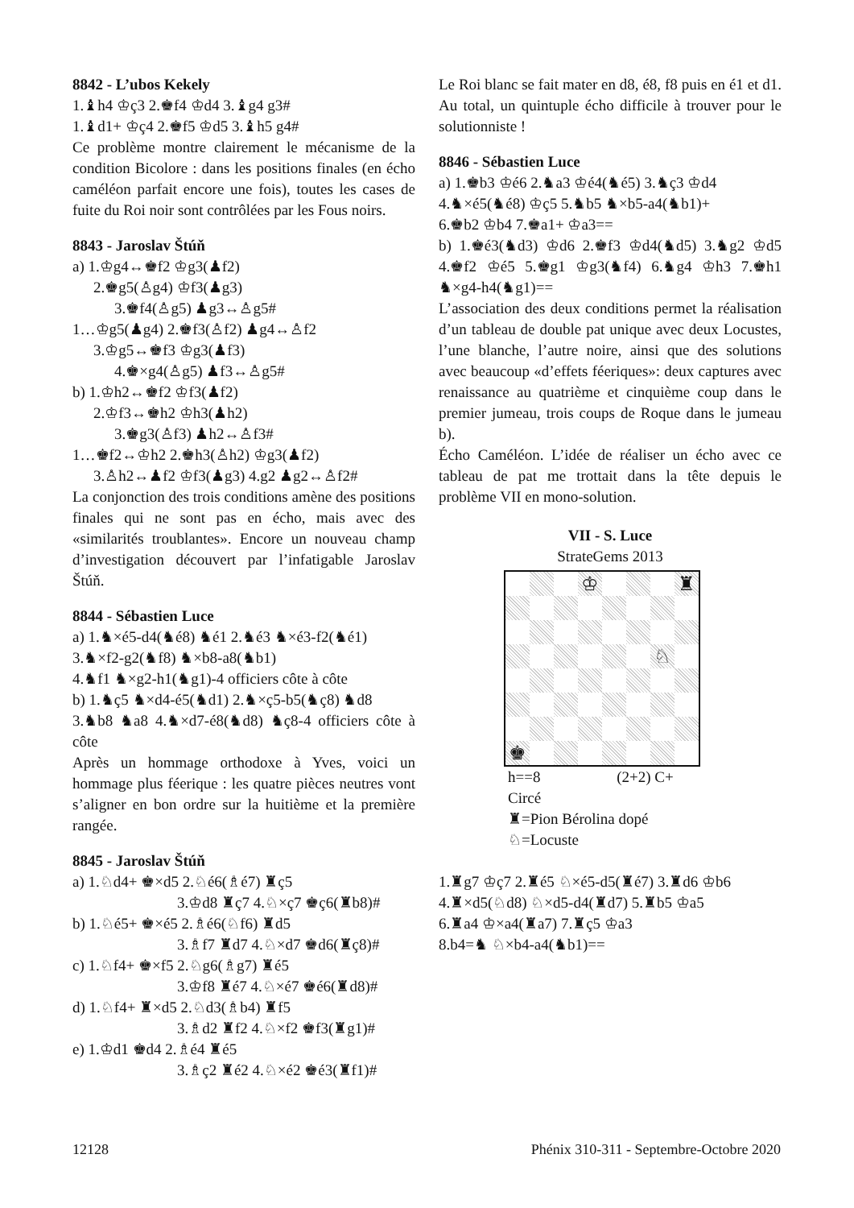8842 - L’ubos Kekely
1.♝h4 ♔ç3 2.♚f4 ♔d4 3.♝g4 g3#
1.♝d1+ ♔ç4 2.♚f5 ♔d5 3.♝h5 g4#
Ce problème montre clairement le mécanisme de la condition Bicolore : dans les positions finales (en écho caméléon parfait encore une fois), toutes les cases de fuite du Roi noir sont contrôlées par les Fous noirs.
8843 - Jaroslav Štúň
a) 1.♔g4↔♚f2 ♔g3(♟f2)
2.♚g5(♙g4) ♔f3(♟g3)
3.♚f4(♙g5) ♟g3↔♙g5#
1…♔g5(♟g4) 2.♚f3(♙f2) ♟g4↔♙f2
3.♔g5↔♚f3 ♔g3(♟f3)
4.♚×g4(♙g5) ♟f3↔♙g5#
b) 1.♔h2↔♚f2 ♔f3(♟f2)
2.♔f3↔♚h2 ♔h3(♟h2)
3.♚g3(♙f3) ♟h2↔♙f3#
1…♚f2↔♔h2 2.♚h3(♙h2) ♔g3(♟f2)
3.♙h2↔♟f2 ♔f3(♟g3) 4.g2 ♟g2↔♙f2#
La conjonction des trois conditions amène des positions finales qui ne sont pas en écho, mais avec des «similarités troublantes». Encore un nouveau champ d’investigation découvert par l’infatigable Jaroslav Štúň.
8844 - Sébastien Luce
a) 1.♞×é5-d4(♞é8) ♞é1 2.♞é3 ♞×é3-f2(♞é1)
3.♞×f2-g2(♞f8) ♞×b8-a8(♞b1)
4.♞f1 ♞×g2-h1(♞g1)-4 officiers côte à côte
b) 1.♞ç5 ♞×d4-é5(♞d1) 2.♞×ç5-b5(♞ç8) ♞d8
3.♞b8 ♞a8 4.♞×d7-é8(♞d8) ♞ç8-4 officiers côte à côte
Après un hommage orthodoxe à Yves, voici un hommage plus féerique : les quatre pièces neutres vont s’aligner en bon ordre sur la huitième et la première rangée.
8845 - Jaroslav Štúň
a) 1.♘d4+ ♚×d5 2.♘é6(♗é7) ♜ç5
3.♔d8 ♜ç7 4.♘×ç7 ♚ç6(♜b8)#
b) 1.♘é5+ ♚×é5 2.♗é6(♘f6) ♜d5
3.♗f7 ♜d7 4.♘×d7 ♚d6(♜ç8)#
c) 1.♘f4+ ♚×f5 2.♘g6(♗g7) ♜é5
3.♔f8 ♜é7 4.♘×é7 ♚é6(♜d8)#
d) 1.♘f4+ ♜×d5 2.♘d3(♗b4) ♜f5
3.♗d2 ♜f2 4.♘×f2 ♚f3(♜g1)#
e) 1.♔d1 ♚d4 2.♗é4 ♜é5
3.♗ç2 ♜é2 4.♘×é2 ♚é3(♜f1)#
Le Roi blanc se fait mater en d8, é8, f8 puis en é1 et d1. Au total, un quintuple écho difficile à trouver pour le solutionniste !
8846 - Sébastien Luce
a) 1.♚b3 ♔é6 2.♞a3 ♔é4(♞é5) 3.♞ç3 ♔d4
4.♞×é5(♞é8) ♔ç5 5.♞b5 ♞×b5-a4(♞b1)+
6.♚b2 ♔b4 7.♚a1+ ♔a3==
b) 1.♚é3(♞d3) ♔d6 2.♚f3 ♔d4(♞d5) 3.♞g2 ♔d5 4.♚f2 ♔é5 5.♚g1 ♔g3(♞f4) 6.♞g4 ♔h3 7.♚h1 ♞×g4-h4(♞g1)==
L’association des deux conditions permet la réalisation d’un tableau de double pat unique avec deux Locustes, l’une blanche, l’autre noire, ainsi que des solutions avec beaucoup «d’effets féeriques»: deux captures avec renaissance au quatrième et cinquième coup dans le premier jumeau, trois coups de Roque dans le jumeau b).
Écho Caméléon. L’idée de réaliser un écho avec ce tableau de pat me trottait dans la tête depuis le problème VII en mono-solution.
VII - S. Luce
StrateGems 2013
♔
♜
♘
♚
h==8 (2+2) C+
Circé
♜=Pion Bérolina dopé
♘=Locuste
1.♜g7 ♔ç7 2.♜é5 ♘×é5-d5(♜é7) 3.♜d6 ♔b6
4.♜×d5(♘d8) ♘×d5-d4(♜d7) 5.♜b5 ♔a5
6.♜a4 ♔×a4(♜a7) 7.♜ç5 ♔a3
8.b4=♞ ♘×b4-a4(♞b1)==
12128 Phénix 310-311 - Septembre-Octobre 2020